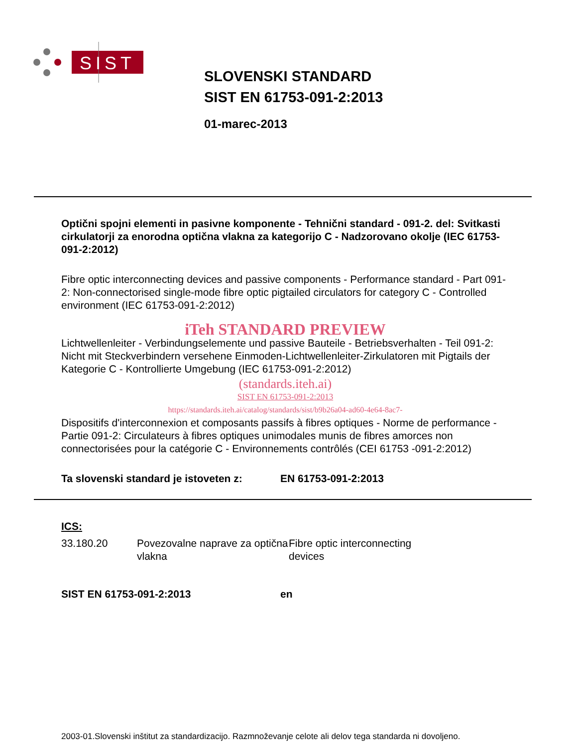SIST
SLOVENSKI STANDARD
SIST EN 61753-091-2:2013
01-marec-2013
Optični spojni elementi in pasivne komponente - Tehnični standard - 091-2. del: Svitkasti cirkulatorji za enorodna optična vlakna za kategorijo C - Nadzorovano okolje (IEC 61753-091-2:2012)
Fibre optic interconnecting devices and passive components - Performance standard - Part 091-2: Non-connectorised single-mode fibre optic pigtailed circulators for category C - Controlled environment (IEC 61753-091-2:2012)
iTeh STANDARD PREVIEW
Lichtwellenleiter - Verbindungselemente und passive Bauteile - Betriebsverhalten - Teil 091-2: Nicht mit Steckverbindern versehene Einmoden-Lichtwellenleiter-Zirkulatoren mit Pigtails der Kategorie C - Kontrollierte Umgebung (IEC 61753-091-2:2012)
(standards.iteh.ai)
SIST EN 61753-091-2:2013
https://standards.iteh.ai/catalog/standards/sist/b9b26a04-ad60-4e64-8ac7-
Dispositifs d'interconnexion et composants passifs à fibres optiques - Norme de performance - Partie 091-2: Circulateurs à fibres optiques unimodales munis de fibres amorces non connectorisées pour la catégorie C - Environnements contrôlés (CEI 61753 -091-2:2012)
Ta slovenski standard je istoveten z: EN 61753-091-2:2013
ICS:
33.180.20 Povezovalne naprave za optična vlakna Fibre optic interconnecting devices
SIST EN 61753-091-2:2013 en
2003-01.Slovenski inštitut za standardizacijo. Razmnoževanje celote ali delov tega standarda ni dovoljeno.